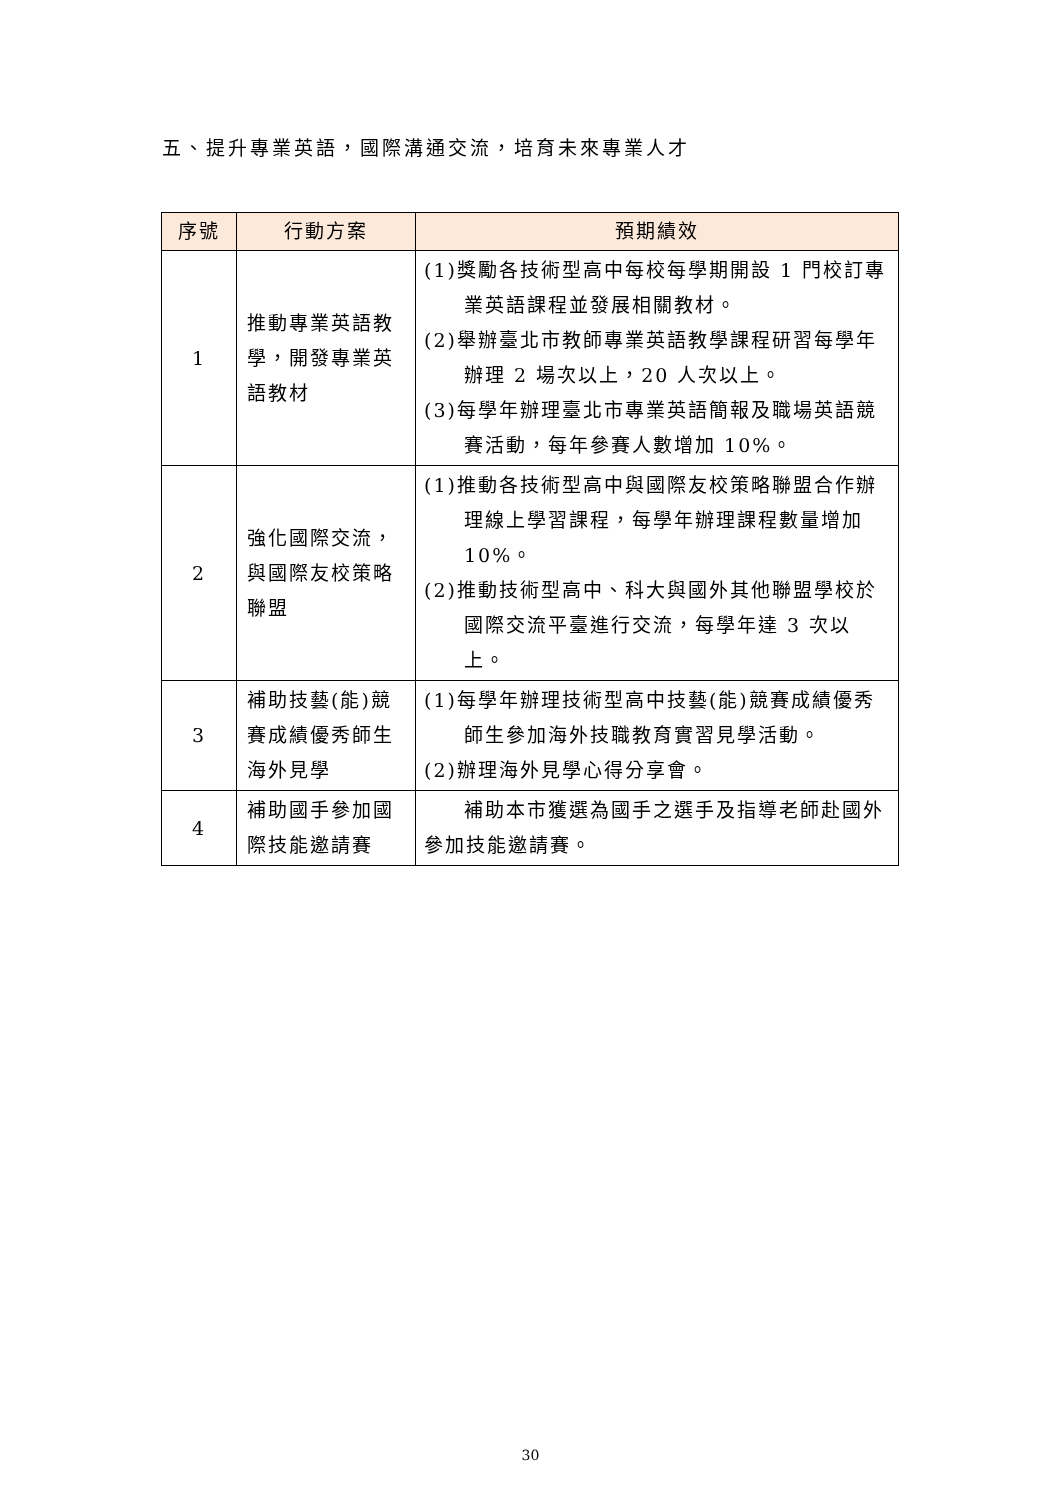五、提升專業英語，國際溝通交流，培育未來專業人才
| 序號 | 行動方案 | 預期績效 |
| --- | --- | --- |
| 1 | 推動專業英語教學，開發專業英語教材 | (1)獎勵各技術型高中每校每學期開設 1 門校訂專業英語課程並發展相關教材。 (2)舉辦臺北市教師專業英語教學課程研習每學年辦理 2 場次以上，20 人次以上。 (3)每學年辦理臺北市專業英語簡報及職場英語競賽活動，每年參賽人數增加 10%。 |
| 2 | 強化國際交流，與國際友校策略聯盟 | (1)推動各技術型高中與國際友校策略聯盟合作辦理線上學習課程，每學年辦理課程數量增加 10%。 (2)推動技術型高中、科大與國外其他聯盟學校於國際交流平臺進行交流，每學年達 3 次以上。 |
| 3 | 補助技藝(能)競賽成績優秀師生海外見學 | (1)每學年辦理技術型高中技藝(能)競賽成績優秀師生參加海外技職教育實習見學活動。 (2)辦理海外見學心得分享會。 |
| 4 | 補助國手參加國際技能邀請賽 | 補助本市獲選為國手之選手及指導老師赴國外參加技能邀請賽。 |
30